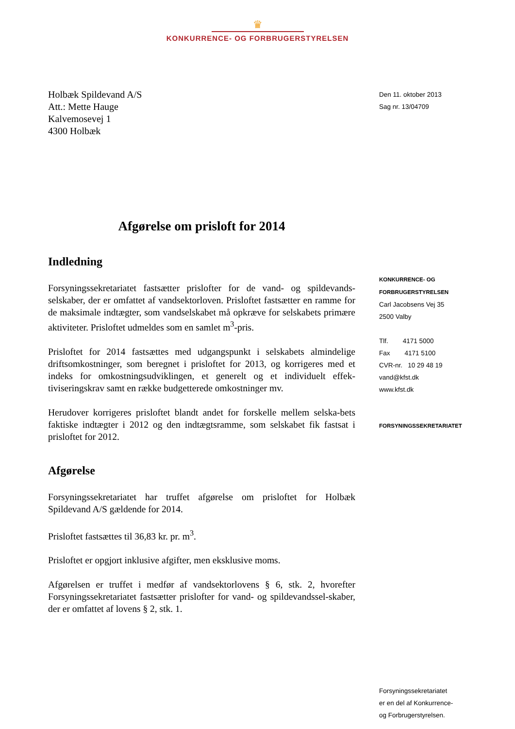♛
KONKURRENCE- OG FORBRUGERSTYRELSEN
Holbæk Spildevand A/S
Att.: Mette Hauge
Kalvemosevej 1
4300 Holbæk
Afgørelse om prisloft for 2014
Indledning
Forsyningssekretariatet fastsætter prislofter for de vand- og spildevands-selskaber, der er omfattet af vandsektorloven. Prisloftet fastsætter en ramme for de maksimale indtægter, som vandselskabet må opkræve for selskabets primære aktiviteter. Prisloftet udmeldes som en samlet m<sup>3</sup>-pris.
Prisloftet for 2014 fastsættes med udgangspunkt i selskabets almindelige driftsomkostninger, som beregnet i prisloftet for 2013, og korrigeres med et indeks for omkostningsudviklingen, et generelt og et individuelt effek-tiviseringskrav samt en række budgetterede omkostninger mv.
Herudover korrigeres prisloftet blandt andet for forskelle mellem selska-bets faktiske indtægter i 2012 og den indtægtsramme, som selskabet fik fastsat i prisloftet for 2012.
Afgørelse
Forsyningssekretariatet har truffet afgørelse om prisloftet for Holbæk Spildevand A/S gældende for 2014.
Prisloftet fastsættes til 36,83 kr. pr. m<sup>3</sup>.
Prisloftet er opgjort inklusive afgifter, men eksklusive moms.
Afgørelsen er truffet i medfør af vandsektorlovens § 6, stk. 2, hvorefter Forsyningssekretariatet fastsætter prislofter for vand- og spildevandssel-skaber, der er omfattet af lovens § 2, stk. 1.
Den 11. oktober 2013
Sag nr. 13/04709
KONKURRENCE- OG
FORBRUGERSTYRELSEN
Carl Jacobsens Vej 35
2500 Valby
Tlf. 4171 5000
Fax 4171 5100
CVR-nr. 10 29 48 19
vand@kfst.dk
www.kfst.dk
FORSYNINGSSEKRETARIATET
Forsyningssekretariatet
er en del af Konkurrence-
og Forbrugerstyrelsen.